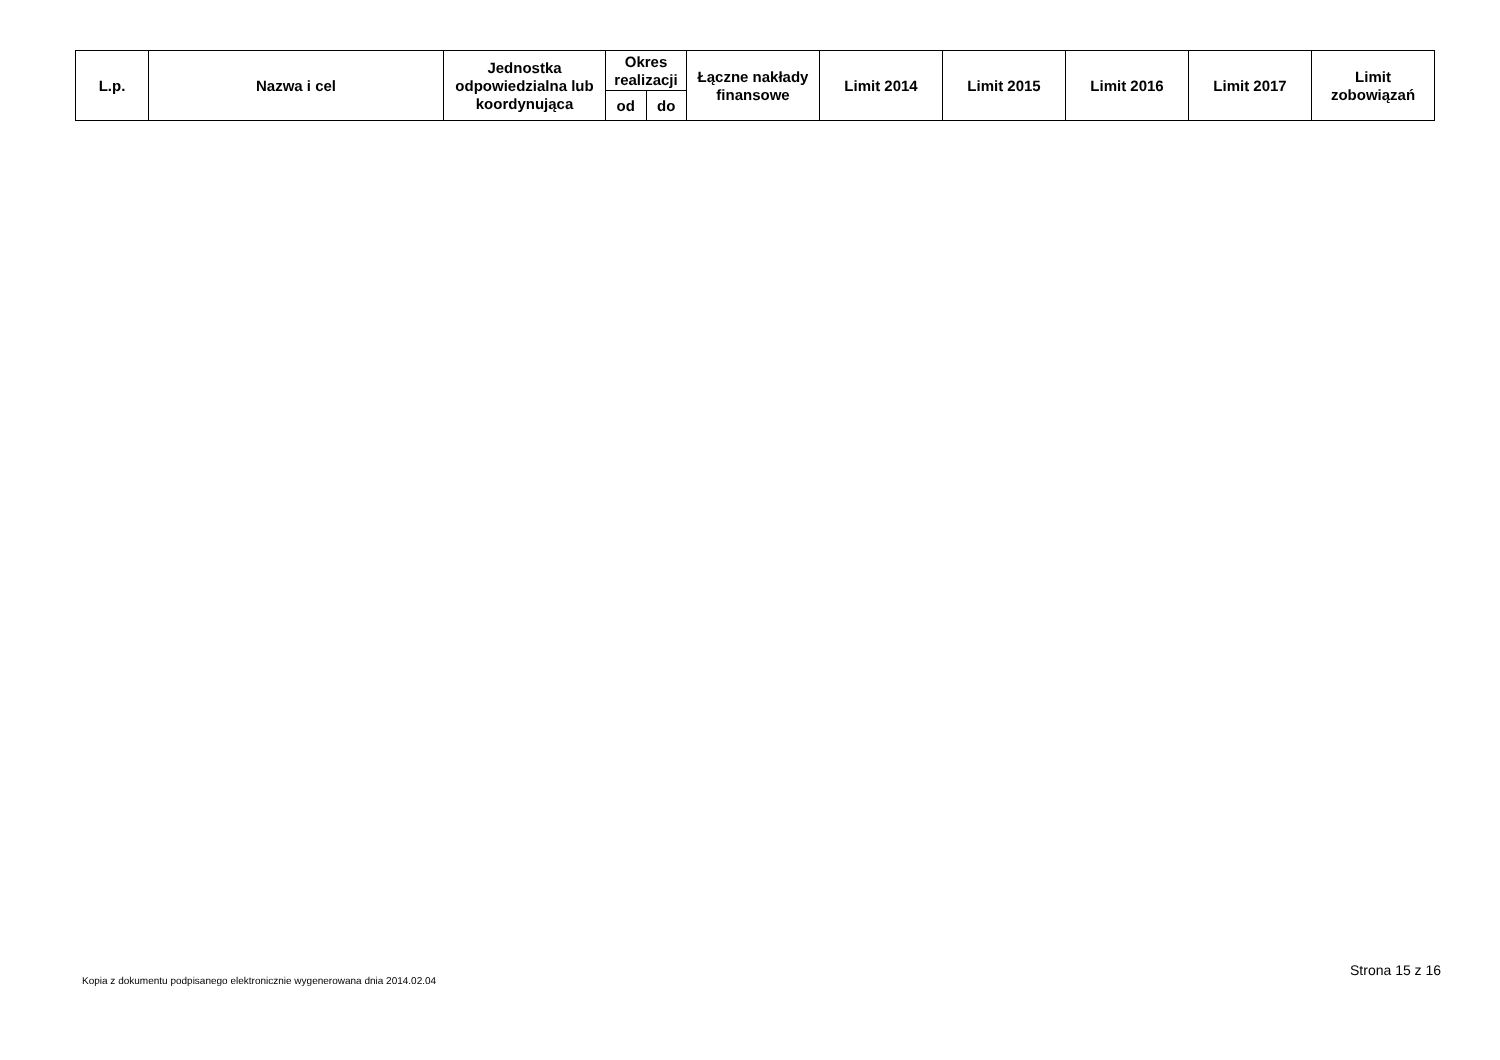| L.p. | Nazwa i cel | Jednostka odpowiedzialna lub koordynująca | Okres realizacji | | Łączne nakłady finansowe | Limit 2014 | Limit 2015 | Limit 2016 | Limit 2017 | Limit zobowiązań |
| --- | --- | --- | --- | --- | --- | --- | --- | --- | --- | --- |
| | | | od | do | | | | | | |
Strona 15 z 16
Kopia z dokumentu podpisanego elektronicznie wygenerowana dnia 2014.02.04